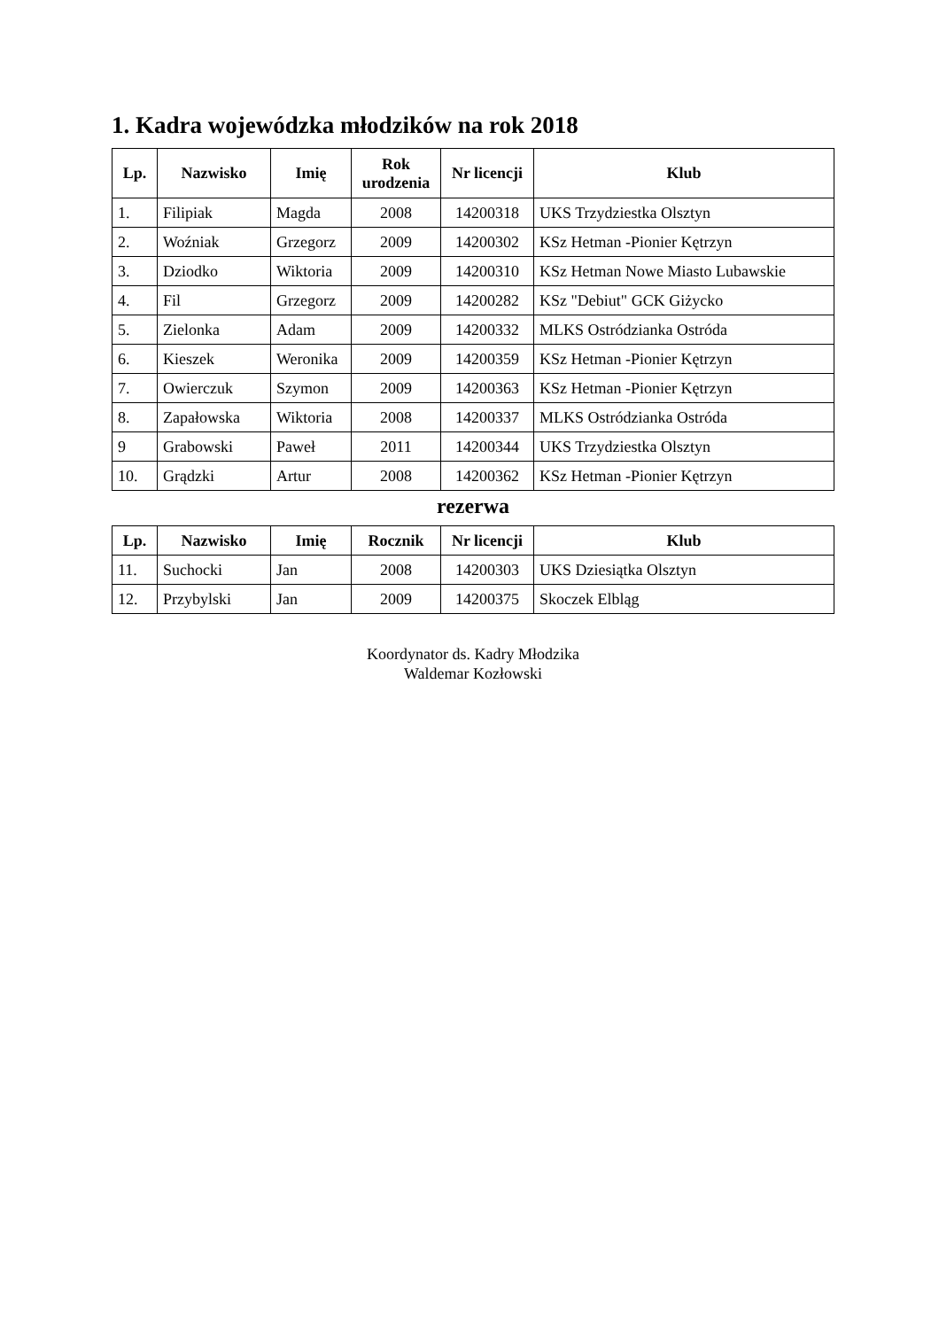1. Kadra wojewódzka młodzików na rok 2018
| Lp. | Nazwisko | Imię | Rok urodzenia | Nr licencji | Klub |
| --- | --- | --- | --- | --- | --- |
| 1. | Filipiak | Magda | 2008 | 14200318 | UKS Trzydziestka Olsztyn |
| 2. | Woźniak | Grzegorz | 2009 | 14200302 | KSz Hetman -Pionier Kętrzyn |
| 3. | Dziodko | Wiktoria | 2009 | 14200310 | KSz Hetman Nowe Miasto Lubawskie |
| 4. | Fil | Grzegorz | 2009 | 14200282 | KSz "Debiut" GCK Giżycko |
| 5. | Zielonka | Adam | 2009 | 14200332 | MLKS Ostródzianka Ostróda |
| 6. | Kieszek | Weronika | 2009 | 14200359 | KSz Hetman -Pionier Kętrzyn |
| 7. | Owierczuk | Szymon | 2009 | 14200363 | KSz Hetman -Pionier Kętrzyn |
| 8. | Zapałowska | Wiktoria | 2008 | 14200337 | MLKS Ostródzianka Ostróda |
| 9 | Grabowski | Paweł | 2011 | 14200344 | UKS Trzydziestka Olsztyn |
| 10. | Grądzki | Artur | 2008 | 14200362 | KSz Hetman -Pionier Kętrzyn |
rezerwa
| Lp. | Nazwisko | Imię | Rocznik | Nr licencji | Klub |
| --- | --- | --- | --- | --- | --- |
| 11. | Suchocki | Jan | 2008 | 14200303 | UKS Dziesiątka Olsztyn |
| 12. | Przybylski | Jan | 2009 | 14200375 | Skoczek Elbląg |
Koordynator ds. Kadry Młodzika
Waldemar Kozłowski